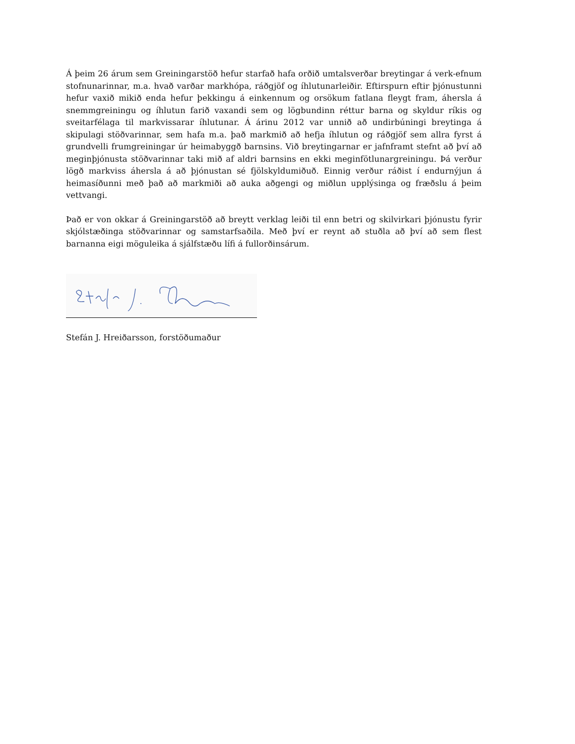Á þeim 26 árum sem Greiningarstöð hefur starfað hafa orðið umtalsverðar breytingar á verk-efnum stofnunarinnar, m.a. hvað varðar markhópa, ráðgjöf og íhlutunarleiðir. Eftirspurn eftir þjónustunni hefur vaxið mikið enda hefur þekkingu á einkennum og orsökum fatlana fleygt fram, áhersla á snemmgreiningu og íhlutun farið vaxandi sem og lögbundinn réttur barna og skyldur ríkis og sveitarfélaga til markvissarar íhlutunar. Á árinu 2012 var unnið að undirbúningi breytinga á skipulagi stöðvarinnar, sem hafa m.a. það markmið að hefja íhlutun og ráðgjöf sem allra fyrst á grundvelli frumgreiningar úr heimabyggð barnsins. Við breytingarnar er jafnframt stefnt að því að meginþjónusta stöðvarinnar taki mið af aldri barnsins en ekki meginfötlunargreiningu. Þá verður lögð markviss áhersla á að þjónustan sé fjölskyldumiðuð. Einnig verður ráðist í endurnýjun á heimasíðunni með það að markmiði að auka aðgengi og miðlun upplýsinga og fræðslu á þeim vettvangi.
Það er von okkar á Greiningarstöð að breytt verklag leiði til enn betri og skilvirkari þjónustu fyrir skjólstæðinga stöðvarinnar og samstarfsaðila. Með því er reynt að stuðla að því að sem flest barnanna eigi möguleika á sjálfstæðu lífi á fullorðinsárum.
Stefán J. Hreiðarsson, forstöðumaður